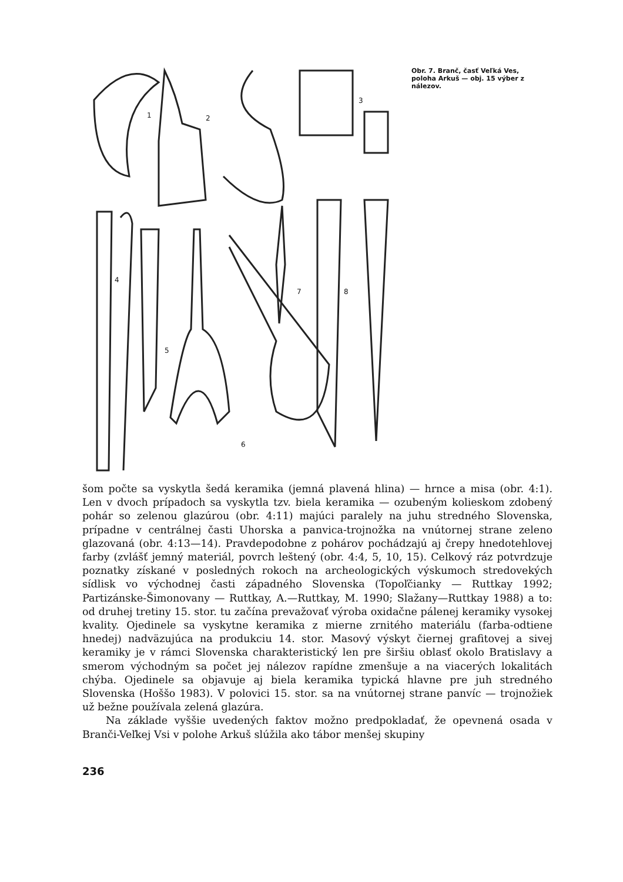1
2
3
4
5
6
7
8
Obr. 7. Branč, časť Veľká Ves, poloha Arkuš — obj. 15 výber z nálezov.
šom počte sa vyskytla šedá keramika (jemná plavená hlina) — hrnce a misa (obr. 4:1). Len v dvoch prípadoch sa vyskytla tzv. biela keramika — ozubeným kolieskom zdobený pohár so zelenou glazúrou (obr. 4:11) majúci paralely na juhu stredného Slovenska, prípadne v centrálnej časti Uhorska a panvica-trojnožka na vnútornej strane zeleno glazovaná (obr. 4:13—14). Pravdepodobne z pohárov pochádzajú aj črepy hnedotehlovej farby (zvlášť jemný materiál, povrch leštený (obr. 4:4, 5, 10, 15). Celkový ráz potvrdzuje poznatky získané v posledných rokoch na archeologických výskumoch stredovekých sídlisk vo východnej časti západného Slovenska (Topoľčianky — Ruttkay 1992; Partizánske-Šimonovany — Ruttkay, A.—Ruttkay, M. 1990; Slažany—Ruttkay 1988) a to: od druhej tretiny 15. stor. tu začína prevažovať výroba oxidačne pálenej keramiky vysokej kvality. Ojedinele sa vyskytne keramika z mierne zrnitého materiálu (farba-odtiene hnedej) nadväzujúca na produkciu 14. stor. Masový výskyt čiernej grafitovej a sivej keramiky je v rámci Slovenska charakteristický len pre širšiu oblasť okolo Bratislavy a smerom východným sa počet jej nálezov rapídne zmenšuje a na viacerých lokalitách chýba. Ojedinele sa objavuje aj biela keramika typická hlavne pre juh stredného Slovenska (Hoššo 1983). V polovici 15. stor. sa na vnútornej strane panvíc — trojnožiek už bežne používala zelená glazúra.
Na základe vyššie uvedených faktov možno predpokladať, že opevnená osada v Branči-Veľkej Vsi v polohe Arkuš slúžila ako tábor menšej skupiny
236